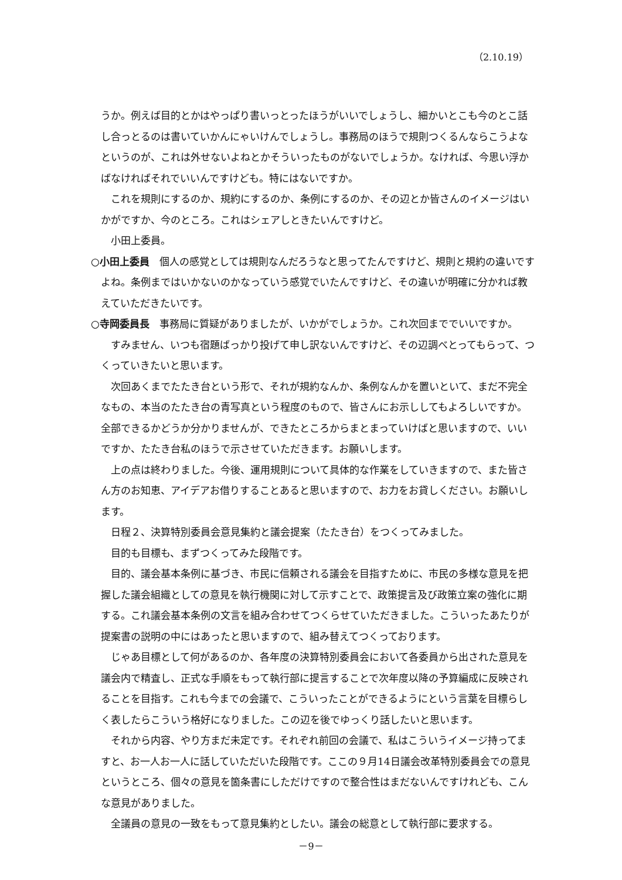（2.10.19）
うか。例えば目的とかはやっぱり書いっとったほうがいいでしょうし、細かいとこも今のとこ話し合っとるのは書いていかんにゃいけんでしょうし。事務局のほうで規則つくるんならこうよなというのが、これは外せないよねとかそういったものがないでしょうか。なければ、今思い浮かばなければそれでいいんですけども。特にはないですか。
これを規則にするのか、規約にするのか、条例にするのか、その辺とか皆さんのイメージはいかがですか、今のところ。これはシェアしときたいんですけど。
小田上委員。
○小田上委員　個人の感覚としては規則なんだろうなと思ってたんですけど、規則と規約の違いですよね。条例まではいかないのかなっていう感覚でいたんですけど、その違いが明確に分かれば教えていただきたいです。
○寺岡委員長　事務局に質疑がありましたが、いかがでしょうか。これ次回まででいいですか。
すみません、いつも宿題ばっかり投げて申し訳ないんですけど、その辺調べとってもらって、つくっていきたいと思います。
次回あくまでたたき台という形で、それが規約なんか、条例なんかを置いといて、まだ不完全なもの、本当のたたき台の青写真という程度のもので、皆さんにお示ししてもよろしいですか。全部できるかどうか分かりませんが、できたところからまとまっていけばと思いますので、いいですか、たたき台私のほうで示させていただきます。お願いします。
上の点は終わりました。今後、運用規則について具体的な作業をしていきますので、また皆さん方のお知恵、アイデアお借りすることあると思いますので、お力をお貸しください。お願いします。
日程２、決算特別委員会意見集約と議会提案（たたき台）をつくってみました。
目的も目標も、まずつくってみた段階です。
目的、議会基本条例に基づき、市民に信頼される議会を目指すために、市民の多様な意見を把握した議会組織としての意見を執行機関に対して示すことで、政策提言及び政策立案の強化に期する。これ議会基本条例の文言を組み合わせてつくらせていただきました。こういったあたりが提案書の説明の中にはあったと思いますので、組み替えてつくっております。
じゃあ目標として何があるのか、各年度の決算特別委員会において各委員から出された意見を議会内で精査し、正式な手順をもって執行部に提言することで次年度以降の予算編成に反映されることを目指す。これも今までの会議で、こういったことができるようにという言葉を目標らしく表したらこういう格好になりました。この辺を後でゆっくり話したいと思います。
それから内容、やり方まだ未定です。それぞれ前回の会議で、私はこういうイメージ持ってますと、お一人お一人に話していただいた段階です。ここの９月14日議会改革特別委員会での意見というところ、個々の意見を箇条書にしただけですので整合性はまだないんですけれども、こんな意見がありました。
全議員の意見の一致をもって意見集約としたい。議会の総意として執行部に要求する。
－9－